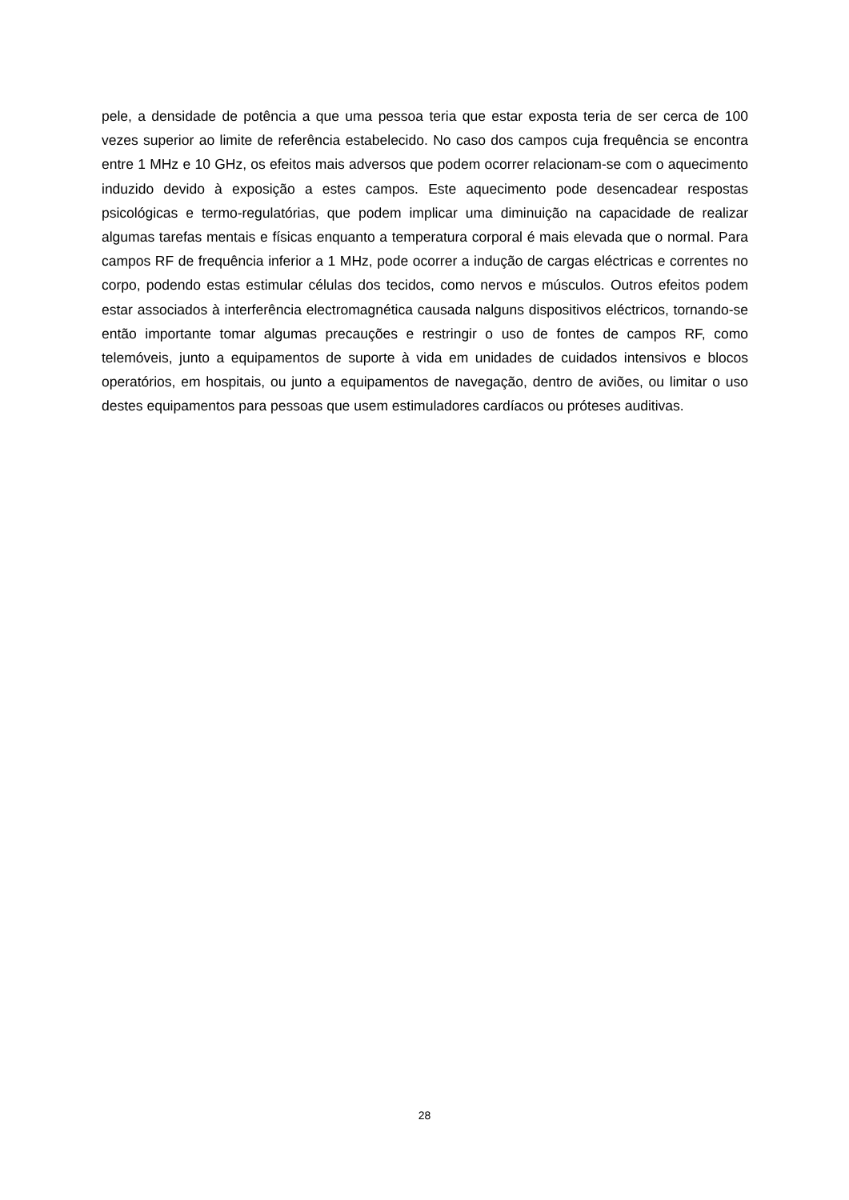pele, a densidade de potência a que uma pessoa teria que estar exposta teria de ser cerca de 100 vezes superior ao limite de referência estabelecido. No caso dos campos cuja frequência se encontra entre 1 MHz e 10 GHz, os efeitos mais adversos que podem ocorrer relacionam-se com o aquecimento induzido devido à exposição a estes campos. Este aquecimento pode desencadear respostas psicológicas e termo-regulatórias, que podem implicar uma diminuição na capacidade de realizar algumas tarefas mentais e físicas enquanto a temperatura corporal é mais elevada que o normal. Para campos RF de frequência inferior a 1 MHz, pode ocorrer a indução de cargas eléctricas e correntes no corpo, podendo estas estimular células dos tecidos, como nervos e músculos. Outros efeitos podem estar associados à interferência electromagnética causada nalguns dispositivos eléctricos, tornando-se então importante tomar algumas precauções e restringir o uso de fontes de campos RF, como telemóveis, junto a equipamentos de suporte à vida em unidades de cuidados intensivos e blocos operatórios, em hospitais, ou junto a equipamentos de navegação, dentro de aviões, ou limitar o uso destes equipamentos para pessoas que usem estimuladores cardíacos ou próteses auditivas.
28